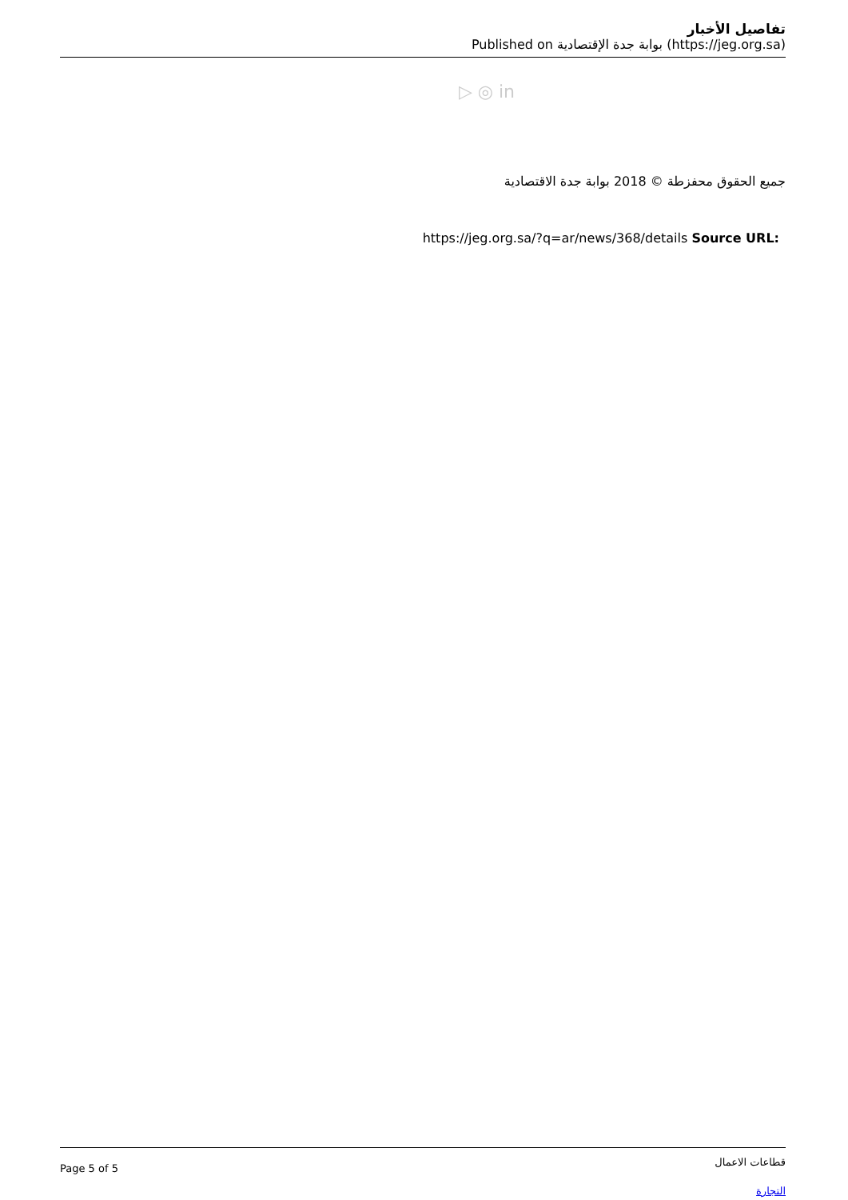تفاصيل الأخبار
Published on بوابة جدة الإقتصادية (https://jeg.org.sa)
▷ ◎ in
جميع الحقوق محفزطة © 2018 بوابة جدة الاقتصادية
https://jeg.org.sa/?q=ar/news/368/details Source URL:
Page 5 of 5
قطاعات الاعمال
التجارة